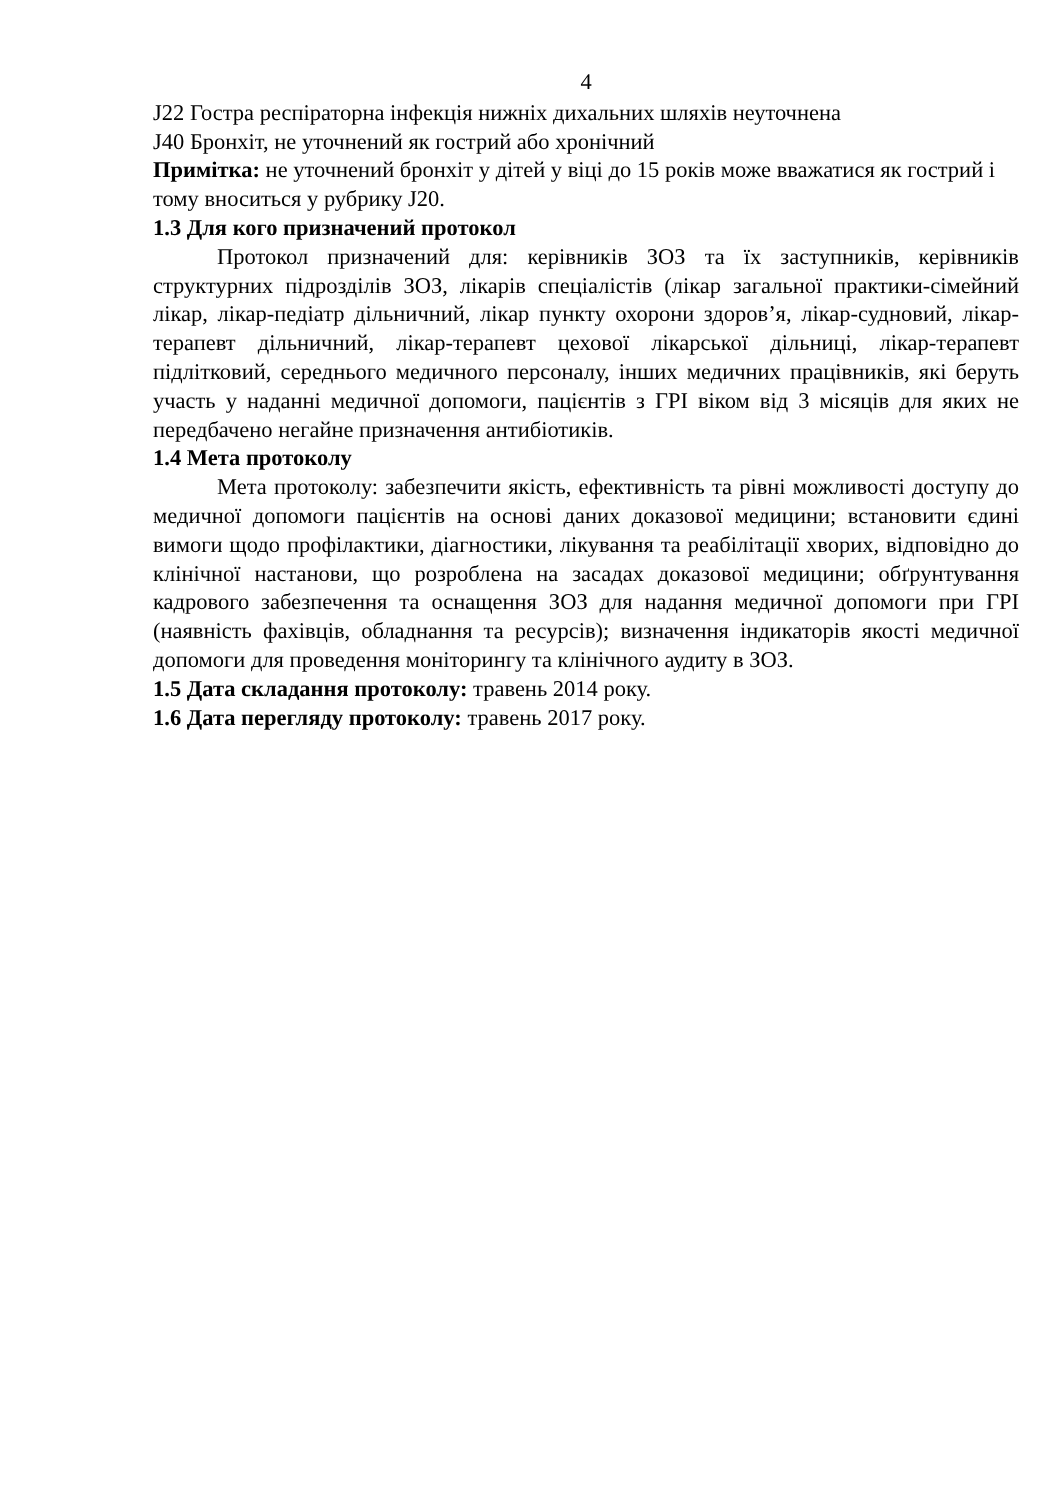4
J22 Гостра респіраторна інфекція нижніх дихальних шляхів неуточнена
J40 Бронхіт, не уточнений як гострий або хронічний
Примітка: не уточнений бронхіт у дітей у віці до 15 років може вважатися як гострий і тому вноситься у рубрику J20.
1.3 Для кого призначений протокол
Протокол призначений для: керівників ЗОЗ та їх заступників, керівників структурних підрозділів ЗОЗ, лікарів спеціалістів (лікар загальної практики-сімейний лікар, лікар-педіатр дільничний, лікар пункту охорони здоров’я, лікар-судновий, лікар-терапевт дільничний, лікар-терапевт цехової лікарської дільниці, лікар-терапевт підлітковий, середнього медичного персоналу, інших медичних працівників, які беруть участь у наданні медичної допомоги, пацієнтів з ГРІ віком від 3 місяців для яких не передбачено негайне призначення антибіотиків.
1.4 Мета протоколу
Мета протоколу: забезпечити якість, ефективність та рівні можливості доступу до медичної допомоги пацієнтів на основі даних доказової медицини; встановити єдині вимоги щодо профілактики, діагностики, лікування та реабілітації хворих, відповідно до клінічної настанови, що розроблена на засадах доказової медицини; обґрунтування кадрового забезпечення та оснащення ЗОЗ для надання медичної допомоги при ГРІ (наявність фахівців, обладнання та ресурсів); визначення індикаторів якості медичної допомоги для проведення моніторингу та клінічного аудиту в ЗОЗ.
1.5 Дата складання протоколу: травень 2014 року.
1.6 Дата перегляду протоколу: травень 2017 року.